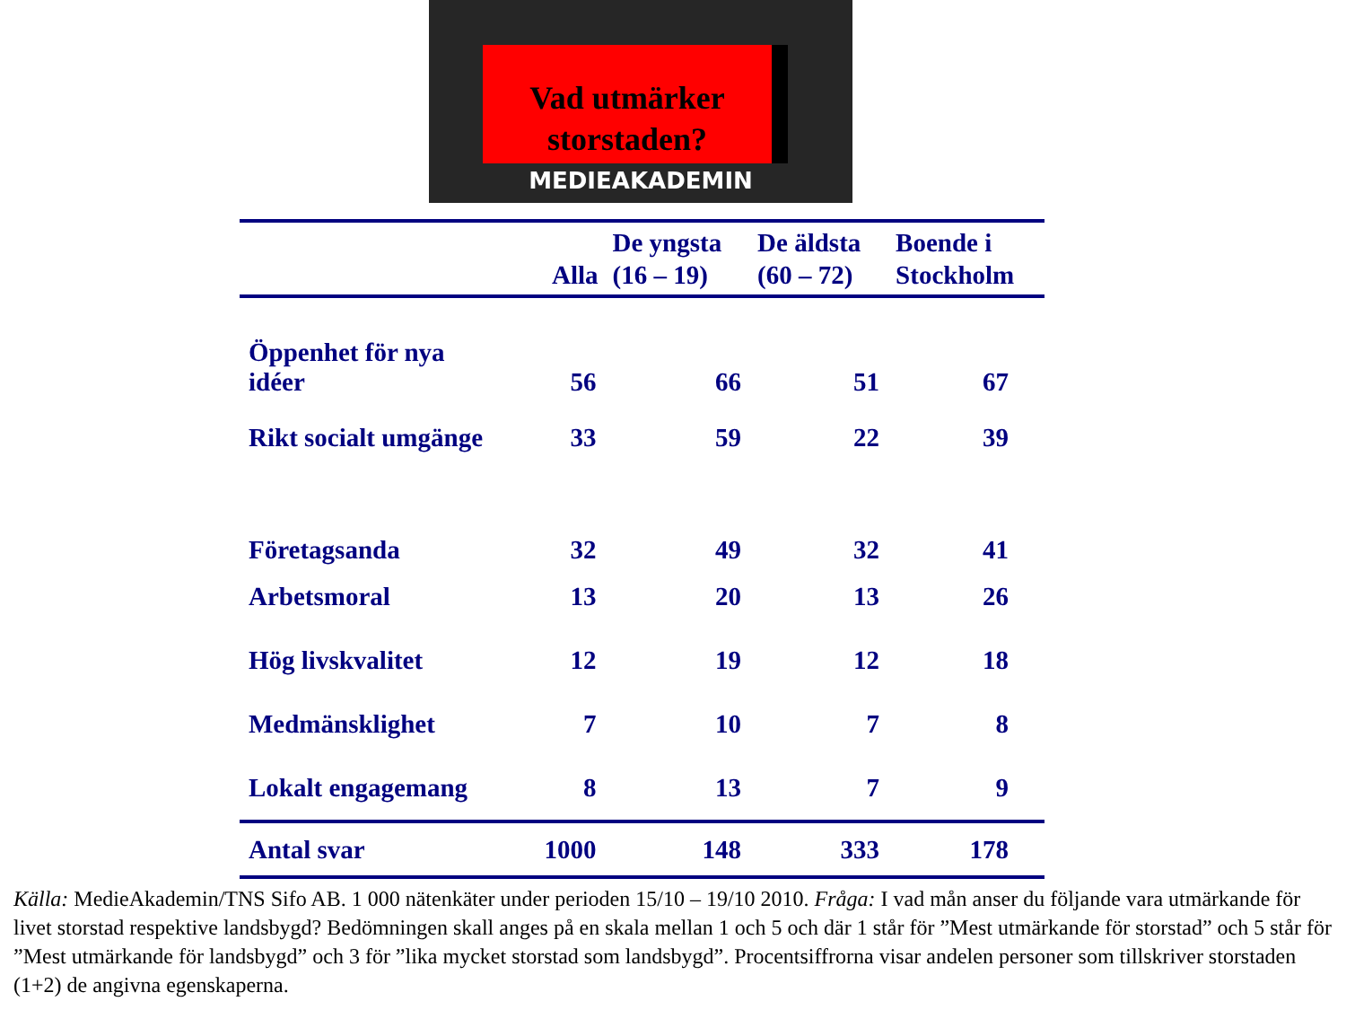Vad utmärker
storstaden?
MEDIEAKADEMIN
| | Alla | De yngsta (16 – 19) | De äldsta (60 – 72) | Boende i Stockholm |
| --- | --- | --- | --- | --- |
| Öppenhet för nya idéer | 56 | 66 | 51 | 67 |
| Rikt socialt umgänge | 33 | 59 | 22 | 39 |
| Företagsanda | 32 | 49 | 32 | 41 |
| Arbetsmoral | 13 | 20 | 13 | 26 |
| Hög livskvalitet | 12 | 19 | 12 | 18 |
| Medmänsklighet | 7 | 10 | 7 | 8 |
| Lokalt engagemang | 8 | 13 | 7 | 9 |
| Antal svar | 1000 | 148 | 333 | 178 |
Källa: MedieAkademin/TNS Sifo AB. 1 000 nätenkäter under perioden 15/10 – 19/10 2010. Fråga: I vad mån anser du följande vara utmärkande för livet storstad respektive landsbygd? Bedömningen skall anges på en skala mellan 1 och 5 och där 1 står för ”Mest utmärkande för storstad” och 5 står för ”Mest utmärkande för landsbygd” och 3 för ”lika mycket storstad som landsbygd”. Procentsiffrorna visar andelen personer som tillskriver storstaden (1+2) de angivna egenskaperna.